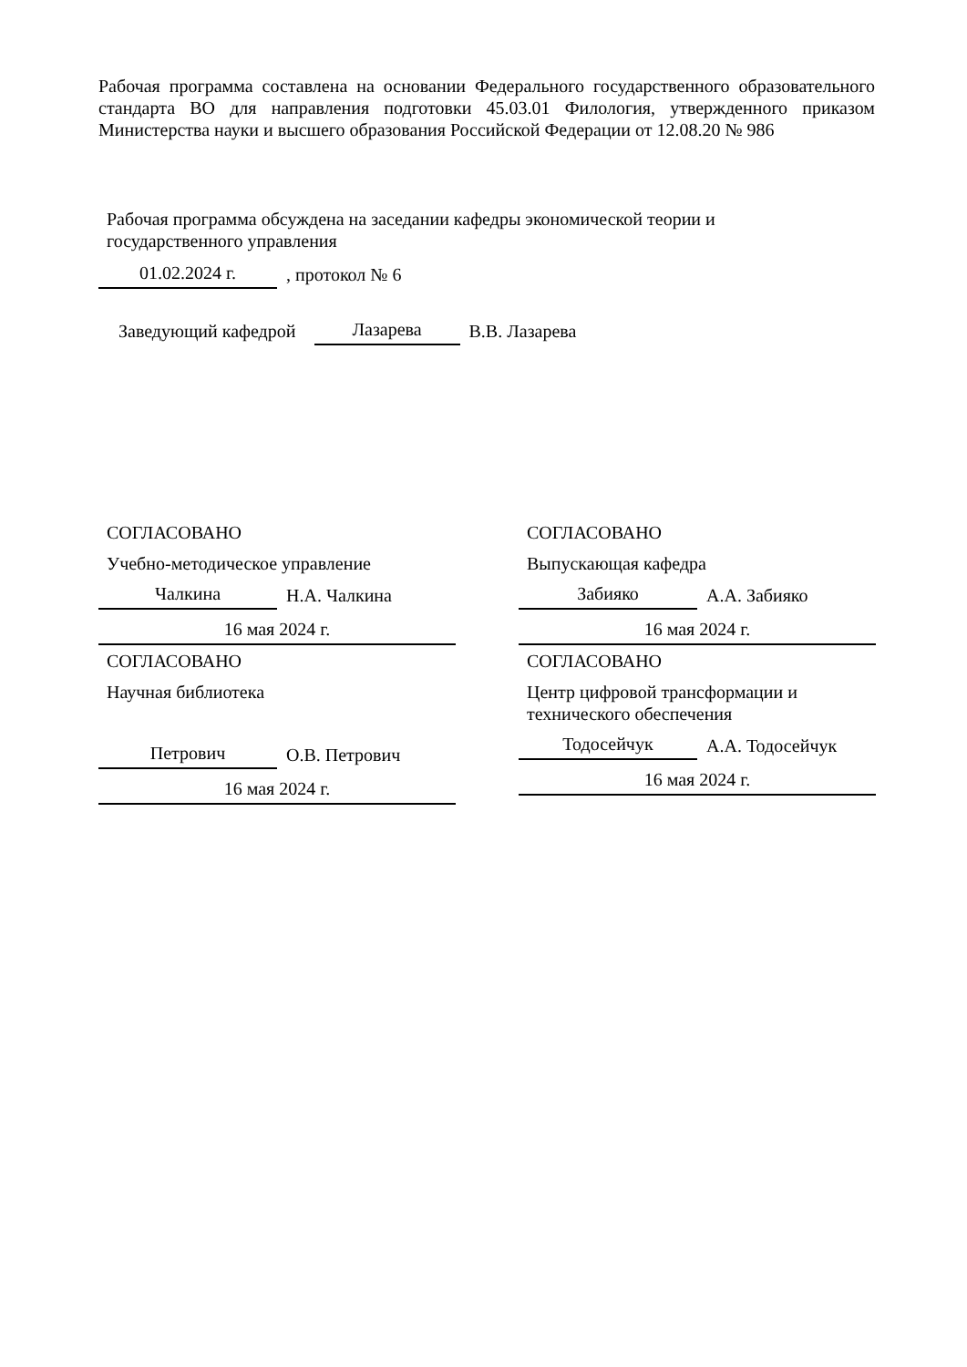Рабочая программа составлена на основании Федерального государственного образовательного стандарта ВО для направления подготовки 45.03.01 Филология, утвержденного приказом Министерства науки и высшего образования Российской Федерации от 12.08.20 № 986
Рабочая программа обсуждена на заседании кафедры экономической теории и
государственного управления
01.02.2024 г., протокол № 6
Заведующий кафедрой Лазарева В.В. Лазарева
СОГЛАСОВАНО
Учебно-методическое управление
Чалкина Н.А. Чалкина
16 мая 2024 г.
СОГЛАСОВАНО
Выпускающая кафедра
Забияко А.А. Забияко
16 мая 2024 г.
СОГЛАСОВАНО
Научная библиотека
Петрович О.В. Петрович
16 мая 2024 г.
СОГЛАСОВАНО
Центр цифровой трансформации и
технического обеспечения
Тодосейчук А.А. Тодосейчук
16 мая 2024 г.